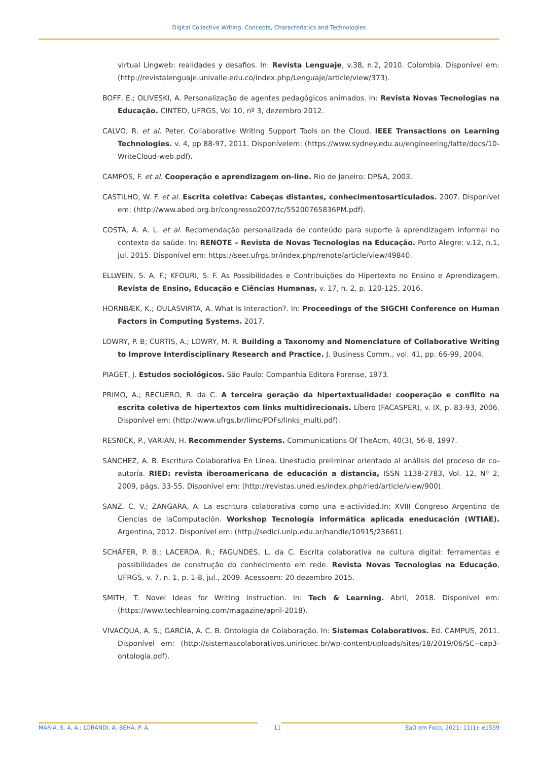Digital Collective Writing: Concepts, Characteristics and Technologies
virtual Lingweb: realidades y desafios. In: Revista Lenguaje, v.38, n.2, 2010. Colombia. Disponível em: (http://revistalenguaje.univalle.edu.co/index.php/Lenguaje/article/view/373).
BOFF, E.; OLIVESKI, A. Personalização de agentes pedagógicos animados. In: Revista Novas Tecnologias na Educação. CINTED, UFRGS, Vol 10, nº 3, dezembro 2012.
CALVO, R. et al. Peter. Collaborative Writing Support Tools on the Cloud. IEEE Transactions on Learning Technologies. v. 4, pp 88-97, 2011. Disponívelem: (https://www.sydney.edu.au/engineering/latte/docs/10-WriteCloud-web.pdf).
CAMPOS, F. et al. Cooperação e aprendizagem on-line. Rio de Janeiro: DP&A, 2003.
CASTILHO, W. F. et al. Escrita coletiva: Cabeças distantes, conhecimentosarticulados. 2007. Disponível em: (http://www.abed.org.br/congresso2007/tc/55200765836PM.pdf).
COSTA, A. A. L. et al. Recomendação personalizada de conteúdo para suporte à aprendizagem informal no contexto da saúde. In: RENOTE – Revista de Novas Tecnologias na Educação. Porto Alegre: v.12, n.1, jul. 2015. Disponível em: https://seer.ufrgs.br/index.php/renote/article/view/49840.
ELLWEIN, S. A. F.; KFOURI, S. F. As Possibilidades e Contribuições do Hipertexto no Ensino e Aprendizagem. Revista de Ensino, Educação e Ciências Humanas, v. 17, n. 2, p. 120-125, 2016.
HORNBÆK, K.; OULASVIRTA, A. What Is Interaction?. In: Proceedings of the SIGCHI Conference on Human Factors in Computing Systems. 2017.
LOWRY, P. B; CURTIS, A.; LOWRY, M. R. Building a Taxonomy and Nomenclature of Collaborative Writing to Improve Interdisciplinary Research and Practice. J. Business Comm., vol. 41, pp. 66-99, 2004.
PIAGET, J. Estudos sociológicos. São Paulo: Companhia Editora Forense, 1973.
PRIMO, A.; RECUERO, R. da C. A terceira geração da hipertextualidade: cooperação e conflito na escrita coletiva de hipertextos com links multidirecionais. Líbero (FACASPER), v. IX, p. 83-93, 2006. Disponível em: (http://www.ufrgs.br/limc/PDFs/links_multi.pdf).
RESNICK, P., VARIAN, H. Recommender Systems. Communications Of TheAcm, 40(3), 56-8, 1997.
SÁNCHEZ, A. B. Escritura Colaborativa En Línea. Unestudio preliminar orientado al análisis del proceso de co-autoría. RIED: revista iberoamericana de educación a distancia, ISSN 1138-2783, Vol. 12, Nº 2, 2009, págs. 33-55. Disponível em: (http://revistas.uned.es/index.php/ried/article/view/900).
SANZ, C. V.; ZANGARA, A. La escritura colaborativa como una e-actividad.In: XVIII Congreso Argentino de Ciencias de laComputación. Workshop Tecnología informática aplicada eneducación (WTIAE). Argentina, 2012. Disponível em: (http://sedici.unlp.edu.ar/handle/10915/23661).
SCHÄFER, P. B.; LACERDA, R.; FAGUNDES, L. da C. Escrita colaborativa na cultura digital: ferramentas e possibilidades de construção do conhecimento em rede. Revista Novas Tecnologias na Educação, UFRGS, v. 7, n. 1, p. 1-8, jul., 2009. Acessoem: 20 dezembro 2015.
SMITH, T. Novel Ideas for Writing Instruction. In: Tech & Learning. Abril, 2018. Disponível em: (https://www.techlearning.com/magazine/april-2018).
VIVACQUA, A. S.; GARCIA, A. C. B. Ontologia de Colaboração. In: Sistemas Colaborativos. Ed. CAMPUS, 2011. Disponível em: (http://sistemascolaborativos.uniriotec.br/wp-content/uploads/sites/18/2019/06/SC--cap3-ontologia.pdf).
MARIA. S. A. A.; LORANDI, A. BEHA, P. A. 11 EaD em Foco, 2021; 11(1): e1559